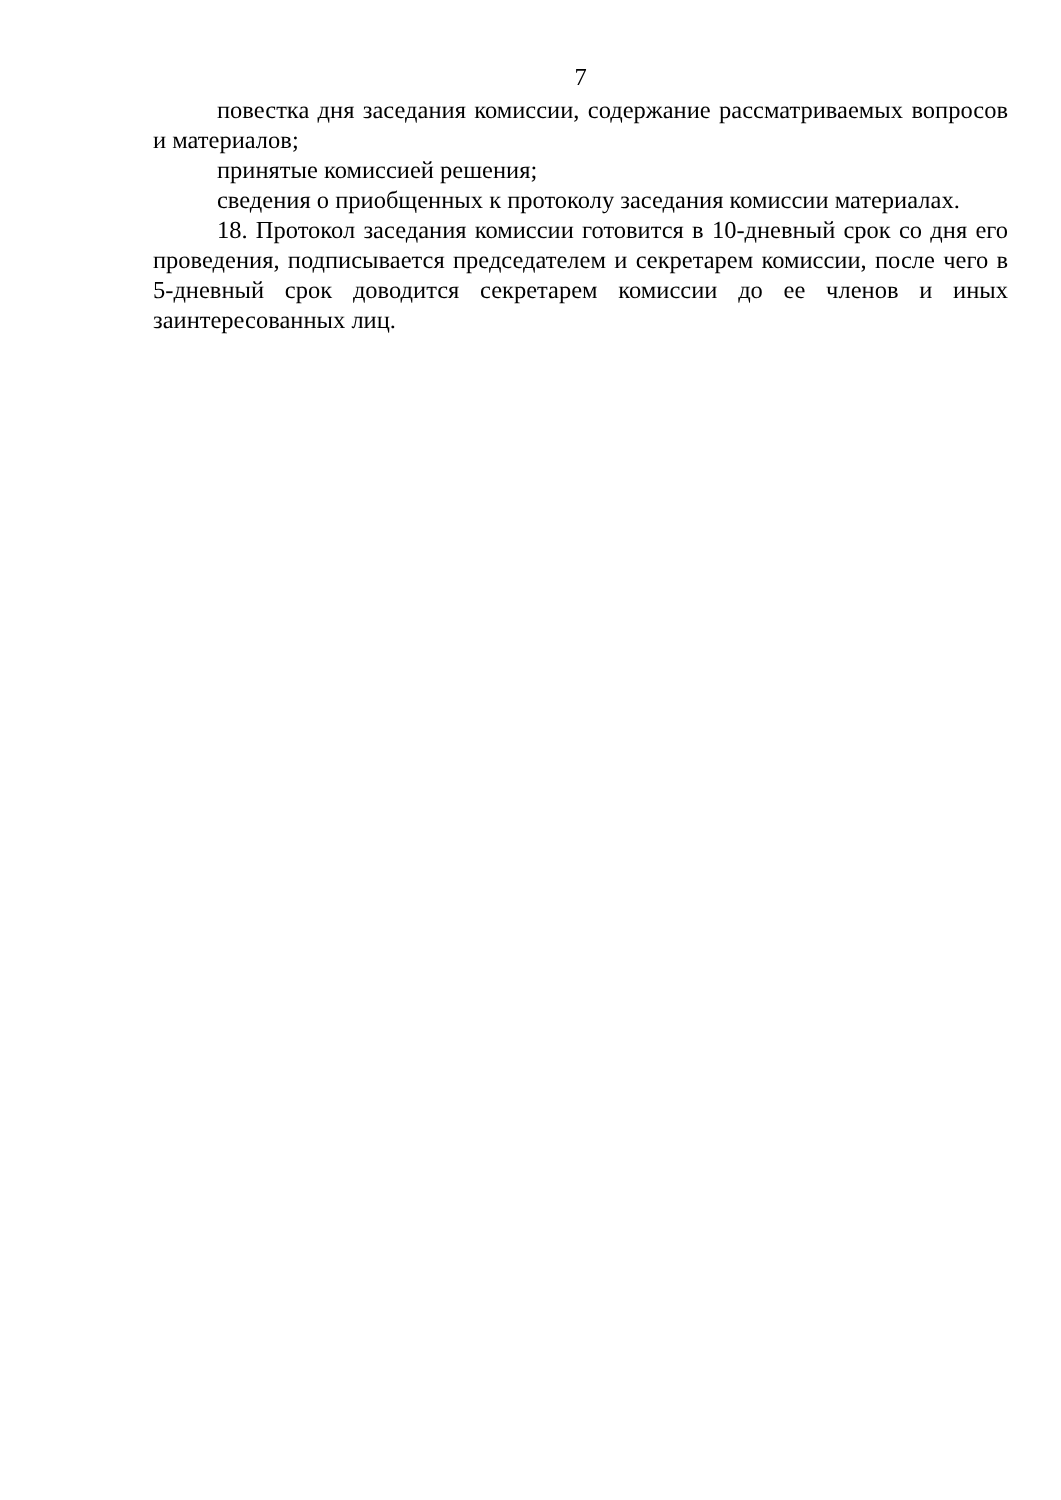7
повестка дня заседания комиссии, содержание рассматриваемых вопросов и материалов;
принятые комиссией решения;
сведения о приобщенных к протоколу заседания комиссии материалах.
18. Протокол заседания комиссии готовится в 10-дневный срок со дня его проведения, подписывается председателем и секретарем комиссии, после чего в 5-дневный срок доводится секретарем комиссии до ее членов и иных заинтересованных лиц.